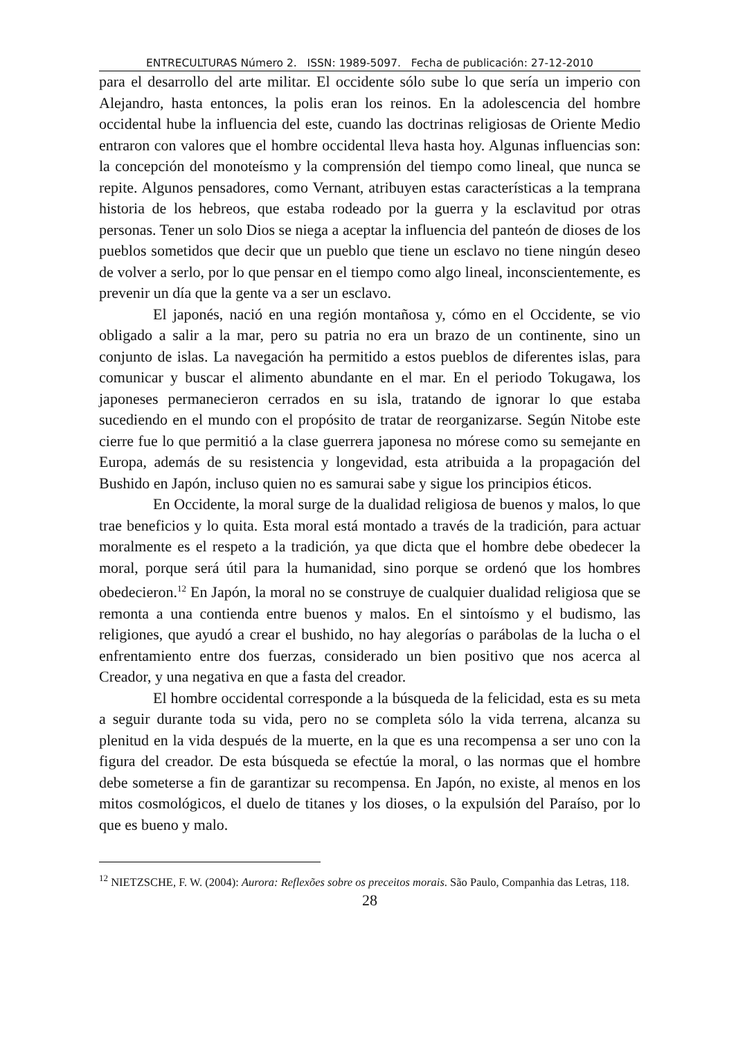ENTRECULTURAS Número 2. ISSN: 1989-5097. Fecha de publicación: 27-12-2010
para el desarrollo del arte militar. El occidente sólo sube lo que sería un imperio con Alejandro, hasta entonces, la polis eran los reinos. En la adolescencia del hombre occidental hube la influencia del este, cuando las doctrinas religiosas de Oriente Medio entraron con valores que el hombre occidental lleva hasta hoy. Algunas influencias son: la concepción del monoteísmo y la comprensión del tiempo como lineal, que nunca se repite. Algunos pensadores, como Vernant, atribuyen estas características a la temprana historia de los hebreos, que estaba rodeado por la guerra y la esclavitud por otras personas. Tener un solo Dios se niega a aceptar la influencia del panteón de dioses de los pueblos sometidos que decir que un pueblo que tiene un esclavo no tiene ningún deseo de volver a serlo, por lo que pensar en el tiempo como algo lineal, inconscientemente, es prevenir un día que la gente va a ser un esclavo.
El japonés, nació en una región montañosa y, cómo en el Occidente, se vio obligado a salir a la mar, pero su patria no era un brazo de un continente, sino un conjunto de islas. La navegación ha permitido a estos pueblos de diferentes islas, para comunicar y buscar el alimento abundante en el mar. En el periodo Tokugawa, los japoneses permanecieron cerrados en su isla, tratando de ignorar lo que estaba sucediendo en el mundo con el propósito de tratar de reorganizarse. Según Nitobe este cierre fue lo que permitió a la clase guerrera japonesa no mórese como su semejante en Europa, además de su resistencia y longevidad, esta atribuida a la propagación del Bushido en Japón, incluso quien no es samurai sabe y sigue los principios éticos.
En Occidente, la moral surge de la dualidad religiosa de buenos y malos, lo que trae beneficios y lo quita. Esta moral está montado a través de la tradición, para actuar moralmente es el respeto a la tradición, ya que dicta que el hombre debe obedecer la moral, porque será útil para la humanidad, sino porque se ordenó que los hombres obedecieron.<sup>12</sup> En Japón, la moral no se construye de cualquier dualidad religiosa que se remonta a una contienda entre buenos y malos. En el sintoísmo y el budismo, las religiones, que ayudó a crear el bushido, no hay alegorías o parábolas de la lucha o el enfrentamiento entre dos fuerzas, considerado un bien positivo que nos acerca al Creador, y una negativa en que a fasta del creador.
El hombre occidental corresponde a la búsqueda de la felicidad, esta es su meta a seguir durante toda su vida, pero no se completa sólo la vida terrena, alcanza su plenitud en la vida después de la muerte, en la que es una recompensa a ser uno con la figura del creador. De esta búsqueda se efectúe la moral, o las normas que el hombre debe someterse a fin de garantizar su recompensa. En Japón, no existe, al menos en los mitos cosmológicos, el duelo de titanes y los dioses, o la expulsión del Paraíso, por lo que es bueno y malo.
<sup>12</sup> NIETZSCHE, F. W. (2004): Aurora: Reflexões sobre os preceitos morais. São Paulo, Companhia das Letras, 118.
28